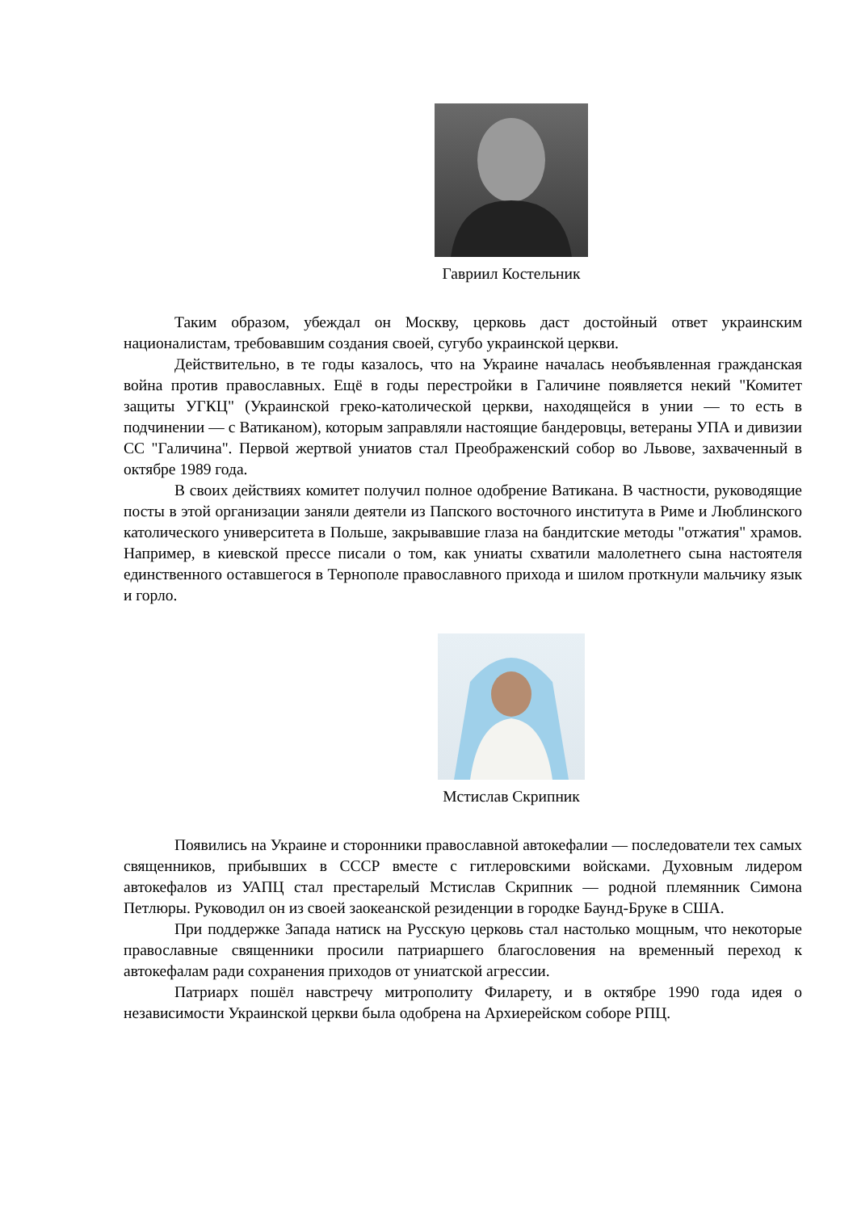Гавриил Костельник
Таким образом, убеждал он Москву, церковь даст достойный ответ украинским националистам, требовавшим создания своей, сугубо украинской церкви.
Действительно, в те годы казалось, что на Украине началась необъявленная гражданская война против православных. Ещё в годы перестройки в Галичине появляется некий "Комитет защиты УГКЦ" (Украинской греко-католической церкви, находящейся в унии — то есть в подчинении — с Ватиканом), которым заправляли настоящие бандеровцы, ветераны УПА и дивизии СС "Галичина". Первой жертвой униатов стал Преображенский собор во Львове, захваченный в октябре 1989 года.
В своих действиях комитет получил полное одобрение Ватикана. В частности, руководящие посты в этой организации заняли деятели из Папского восточного института в Риме и Люблинского католического университета в Польше, закрывавшие глаза на бандитские методы "отжатия" храмов. Например, в киевской прессе писали о том, как униаты схватили малолетнего сына настоятеля единственного оставшегося в Тернополе православного прихода и шилом проткнули мальчику язык и горло.
Мстислав Скрипник
Появились на Украине и сторонники православной автокефалии — последователи тех самых священников, прибывших в СССР вместе с гитлеровскими войсками. Духовным лидером автокефалов из УАПЦ стал престарелый Мстислав Скрипник — родной племянник Симона Петлюры. Руководил он из своей заокеанской резиденции в городке Баунд-Бруке в США.
При поддержке Запада натиск на Русскую церковь стал настолько мощным, что некоторые православные священники просили патриаршего благословения на временный переход к автокефалам ради сохранения приходов от униатской агрессии.
Патриарх пошёл навстречу митрополиту Филарету, и в октябре 1990 года идея о независимости Украинской церкви была одобрена на Архиерейском соборе РПЦ.